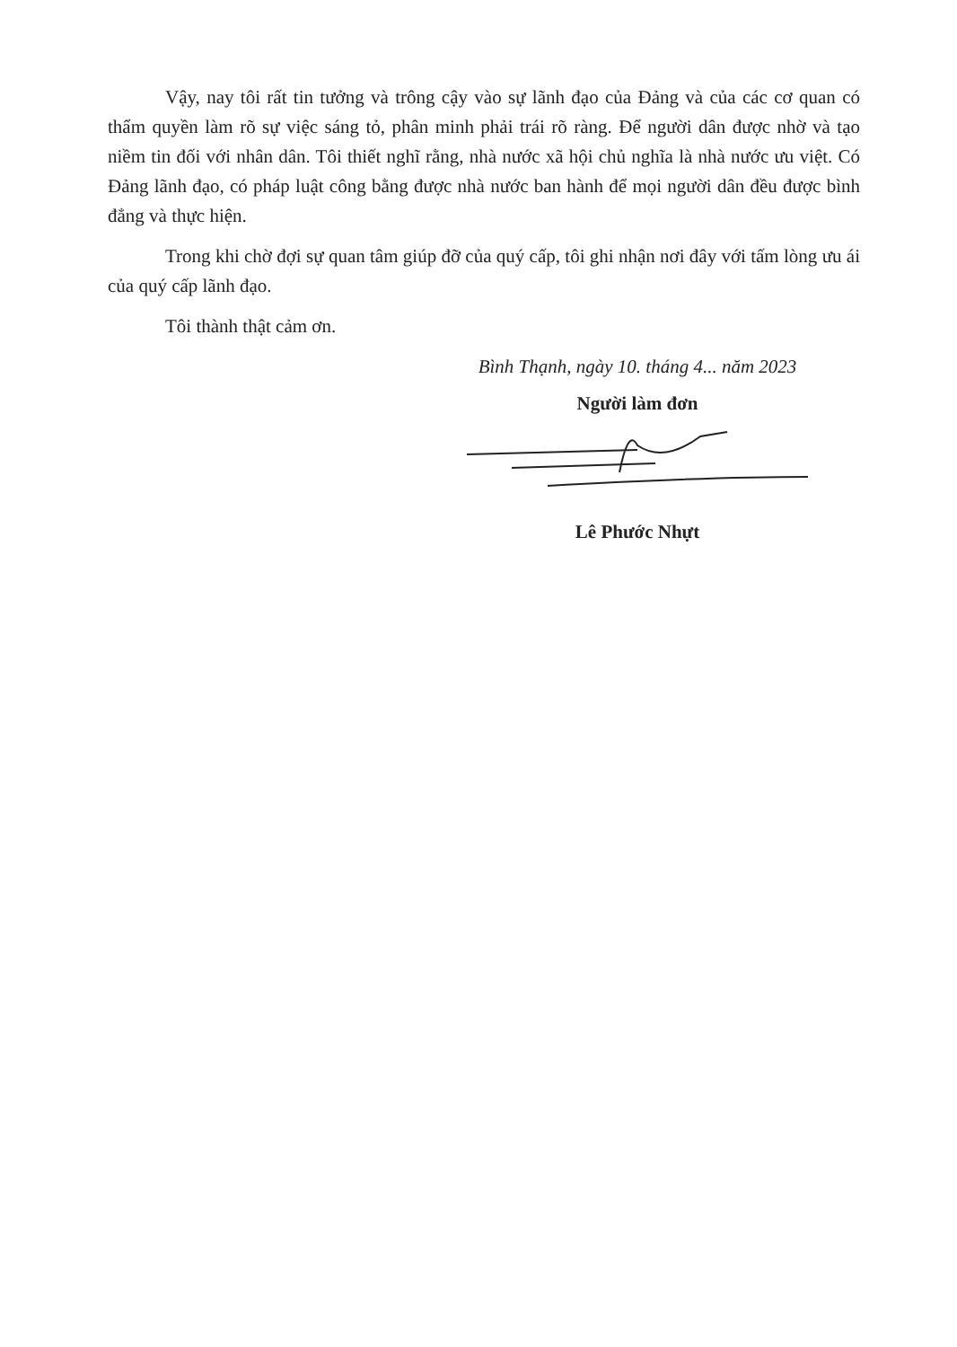Vậy, nay tôi rất tin tưởng và trông cậy vào sự lãnh đạo của Đảng và của các cơ quan có thẩm quyền làm rõ sự việc sáng tỏ, phân minh phải trái rõ ràng. Để người dân được nhờ và tạo niềm tin đối với nhân dân. Tôi thiết nghĩ rằng, nhà nước xã hội chủ nghĩa là nhà nước ưu việt. Có Đảng lãnh đạo, có pháp luật công bằng được nhà nước ban hành để mọi người dân đều được bình đẳng và thực hiện.
Trong khi chờ đợi sự quan tâm giúp đỡ của quý cấp, tôi ghi nhận nơi đây với tấm lòng ưu ái của quý cấp lãnh đạo.
Tôi thành thật cảm ơn.
Bình Thạnh, ngày 10. tháng 4... năm 2023
Người làm đơn
Lê Phước Nhựt